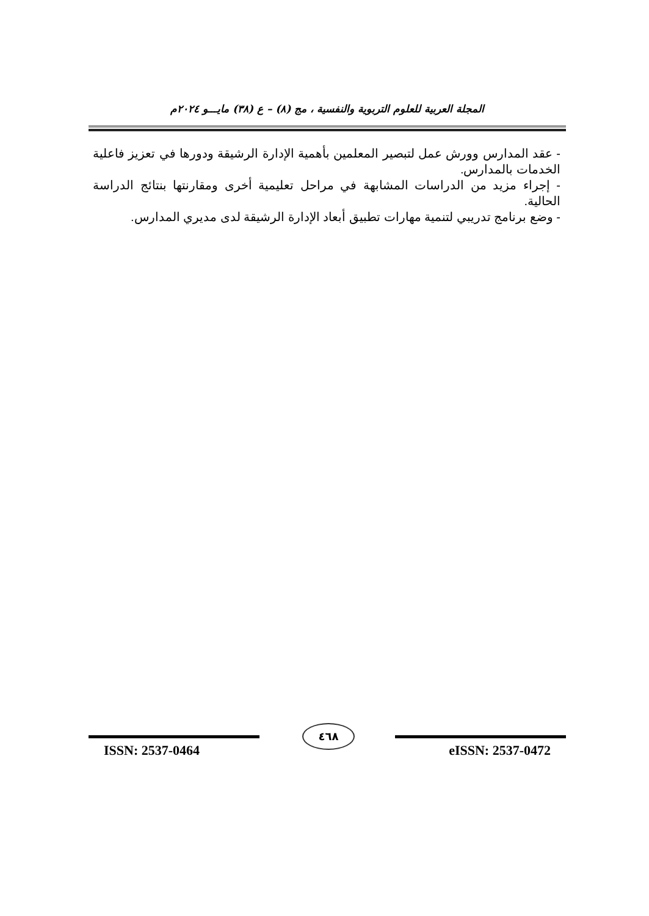المجلة العربية للعلوم التربوية والنفسية ، مج (٨) – ع (٣٨) مايـــو ٢٠٢٤م
- عقد المدارس وورش عمل لتبصير المعلمين بأهمية الإدارة الرشيقة ودورها في تعزيز فاعلية الخدمات بالمدارس.
- إجراء مزيد من الدراسات المشابهة في مراحل تعليمية أخرى ومقارنتها بنتائج الدراسة الحالية.
- وضع برنامج تدريبي لتنمية مهارات تطبيق أبعاد الإدارة الرشيقة لدى مديري المدارس.
٤٦٨
ISSN: 2537-0464 eISSN: 2537-0472